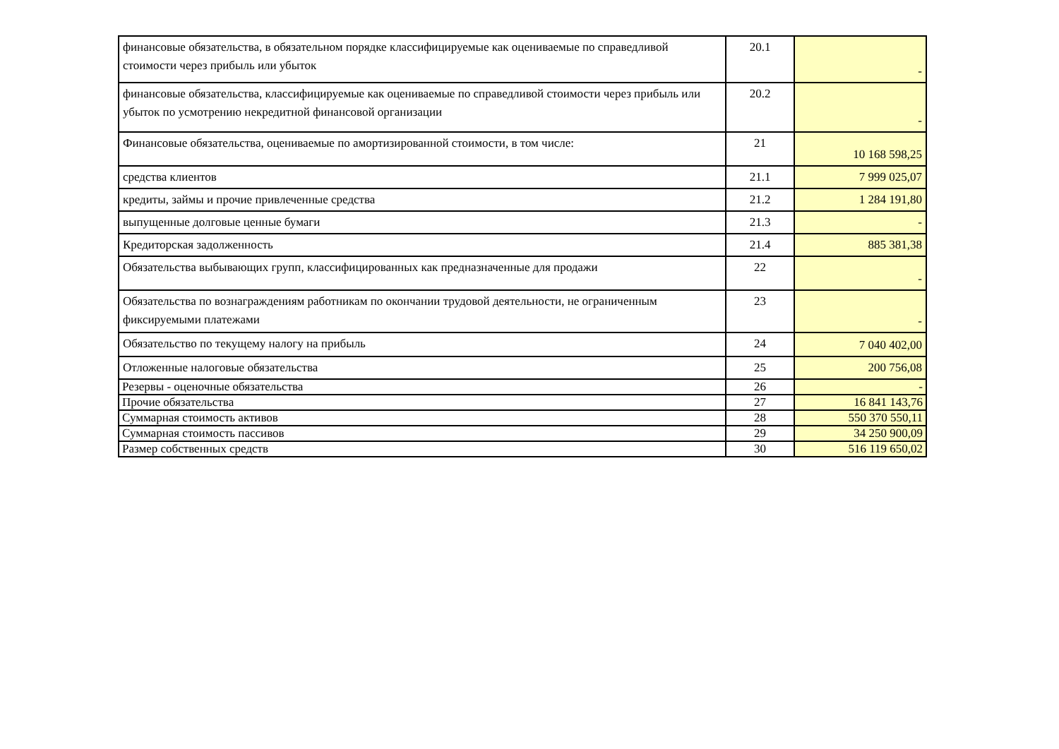| финансовые обязательства, в обязательном порядке классифицируемые как оцениваемые по справедливой стоимости через прибыль или убыток | 20.1 | - |
| финансовые обязательства, классифицируемые как оцениваемые по справедливой стоимости через прибыль или убыток по усмотрению некредитной финансовой организации | 20.2 | - |
| Финансовые обязательства, оцениваемые по амортизированной стоимости, в том числе: | 21 | 10 168 598,25 |
| средства клиентов | 21.1 | 7 999 025,07 |
| кредиты, займы и прочие привлеченные средства | 21.2 | 1 284 191,80 |
| выпущенные долговые ценные бумаги | 21.3 | - |
| Кредиторская задолженность | 21.4 | 885 381,38 |
| Обязательства выбывающих групп, классифицированных как предназначенные для продажи | 22 | - |
| Обязательства по вознаграждениям работникам по окончании трудовой деятельности, не ограниченным фиксируемыми платежами | 23 | - |
| Обязательство по текущему налогу на прибыль | 24 | 7 040 402,00 |
| Отложенные налоговые обязательства | 25 | 200 756,08 |
| Резервы - оценочные обязательства | 26 | - |
| Прочие обязательства | 27 | 16 841 143,76 |
| Суммарная стоимость активов | 28 | 550 370 550,11 |
| Суммарная стоимость пассивов | 29 | 34 250 900,09 |
| Размер собственных средств | 30 | 516 119 650,02 |